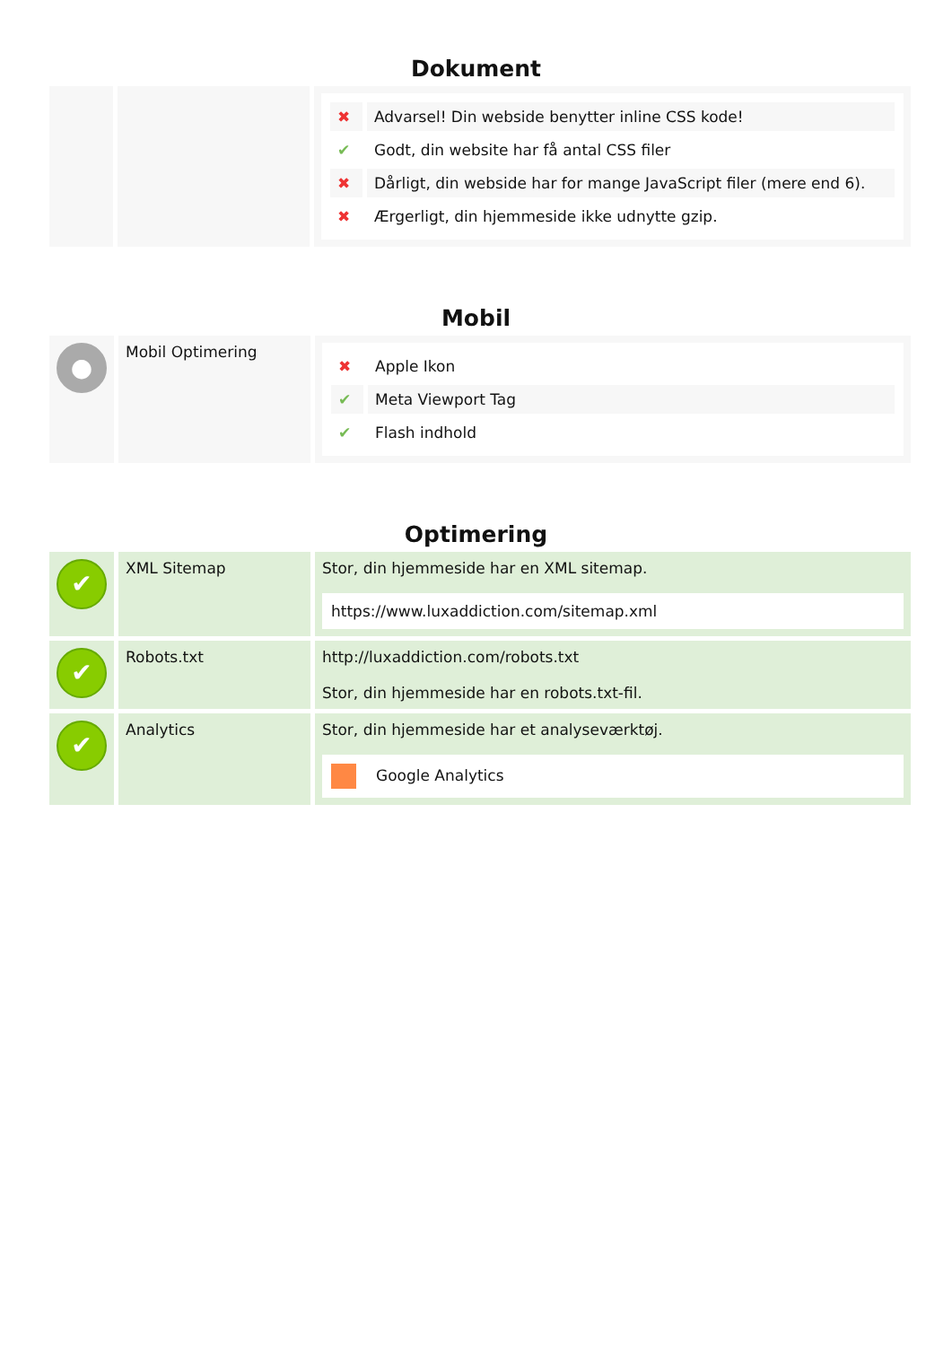Dokument
| | | / ✖ / Advarsel! Din webside benytter inline CSS kode! / / ✔ / Godt, din website har få antal CSS filer / / ✖ / Dårligt, din webside har for mange JavaScript filer (mere end 6). / / ✖ / Ærgerligt, din hjemmeside ikke udnytte gzip. / |
Mobil
| ● | Mobil Optimering | / ✖ / Apple Ikon / / ✔ / Meta Viewport Tag / / ✔ / Flash indhold / |
Optimering
| ✔ | XML Sitemap | Stor, din hjemmeside har en XML sitemap. https://www.luxaddiction.com/sitemap.xml |
| ✔ | Robots.txt | http://luxaddiction.com/robots.txt Stor, din hjemmeside har en robots.txt-fil. |
| ✔ | Analytics | Stor, din hjemmeside har et analyseværktøj. Google Analytics |